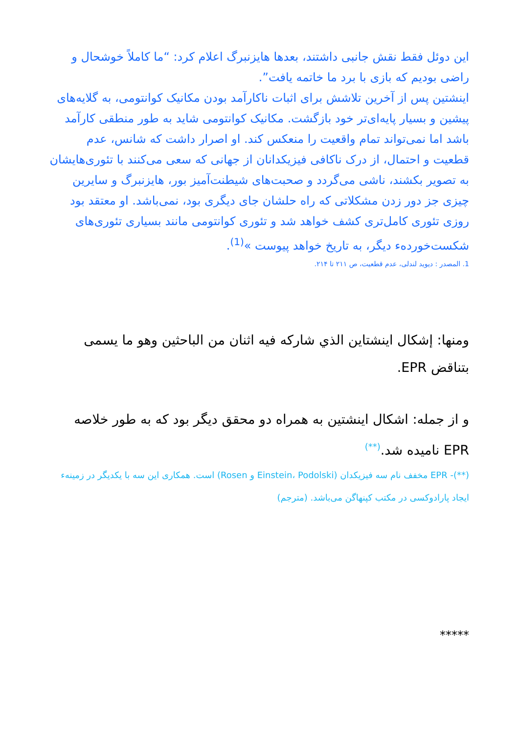این دوئل فقط نقش جانبی داشتند، بعدها هایزنبرگ اعلام کرد: “ما کاملاً خوشحال و راضی بودیم که بازی با برد ما خاتمه یافت”.
اینشتین پس از آخرین تلاشش برای اثبات ناکارآمد بودن مکانیک کوانتومی، به گلایه‌های پیشین و بسیار پایه‌ای‌تر خود بازگشت. مکانیک کوانتومی شاید به طور منطقی کارآمد باشد اما نمی‌تواند تمام واقعیت را منعکس کند. او اصرار داشت که شانس، عدم قطعیت و احتمال، از درک ناکافی فیزیکدانان از جهانی که سعی می‌کنند با تئوری‌هایشان به تصویر بکشند، ناشی می‌گردد و صحبت‌های شیطنت‌آمیز بور، هایزنبرگ و سایرین چیزی جز دور زدن مشکلاتی که راه حلشان جای دیگری بود، نمی‌باشد. او معتقد بود روزی تئوری کامل‌تری کشف خواهد شد و تئوری کوانتومی مانند بسیاری تئوری‌های شکست‌خوردهء دیگر، به تاریخ خواهد پیوست »<sup>(1)</sup>.
1. المصدر : دیوید لندلی، عدم قطعیت، ص ٢١١ تا ٢١۴.
ومنها: إشكال اينشتاين الذي شاركه فيه اثنان من الباحثين وهو ما يسمى بتناقض EPR.
و از جمله: اشکال اینشتین به همراه دو محقق دیگر بود که به طور خلاصه EPR نامیده شد.<sup>(**)</sup>
(**)- EPR مخفف نام سه فیزیکدان (Einstein، Podolski و Rosen) است. همکاری این سه با یکدیگر در زمینهء ایجاد پارادوکسی در مکتب کپنهاگن می‌باشد. (مترجم)
*****